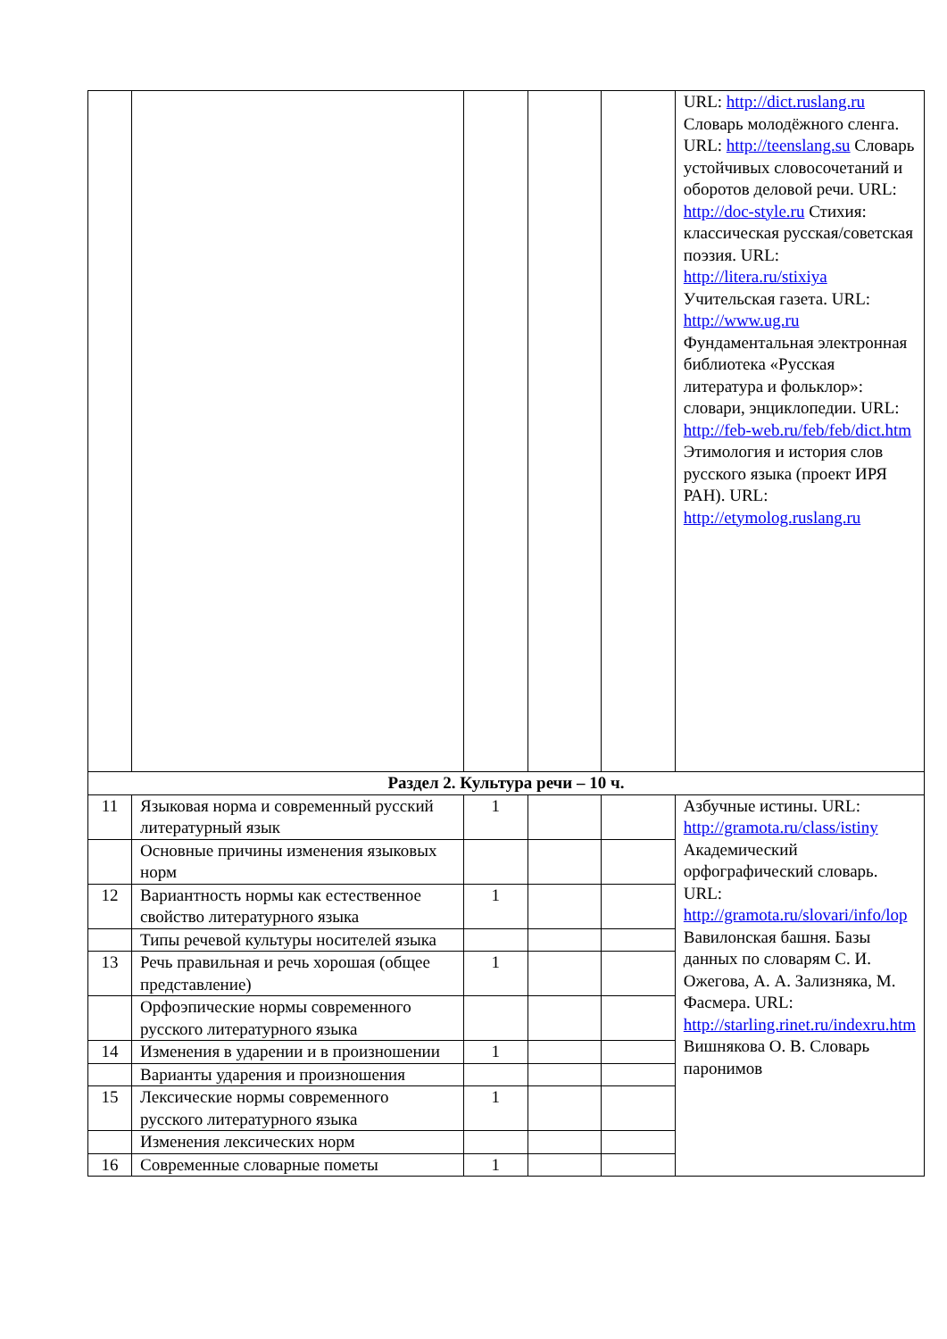| | | | | | URL: http://dict.ruslang.ru Словарь молодёжного сленга. URL: http://teenslang.su Словарь устойчивых словосочетаний и оборотов деловой речи. URL: http://doc-style.ru Стихия: классическая русская/советская поэзия. URL: http://litera.ru/stixiya Учительская газета. URL: http://www.ug.ru Фундаментальная электронная библиотека «Русская литература и фольклор»: словари, энциклопедии. URL: http://feb-web.ru/feb/feb/dict.htm Этимология и история слов русского языка (проект ИРЯ РАН). URL: http://etymolog.ruslang.ru |
| Раздел 2. Культура речи – 10 ч. | | | | | |
| 11 | Языковая норма и современный русский литературный язык | 1 | | | Азбучные истины. URL: http://gramota.ru/class/istiny Академический орфографический словарь. URL: http://gramota.ru/slovari/info/lop Вавилонская башня. Базы данных по словарям С. И. Ожегова, А. А. Зализняка, М. Фасмера. URL: http://starling.rinet.ru/indexru.htm Вишнякова О. В. Словарь паронимов |
| | Основные причины изменения языковых норм | | | | |
| 12 | Вариантность нормы как естественное свойство литературного языка | 1 | | | |
| | Типы речевой культуры носителей языка | | | | |
| 13 | Речь правильная и речь хорошая (общее представление) | 1 | | | |
| | Орфоэпические нормы современного русского литературного языка | | | | |
| 14 | Изменения в ударении и в произношении | 1 | | | |
| | Варианты ударения и произношения | | | | |
| 15 | Лексические нормы современного русского литературного языка | 1 | | | |
| | Изменения лексических норм | | | | |
| 16 | Современные словарные пометы | 1 | | | |